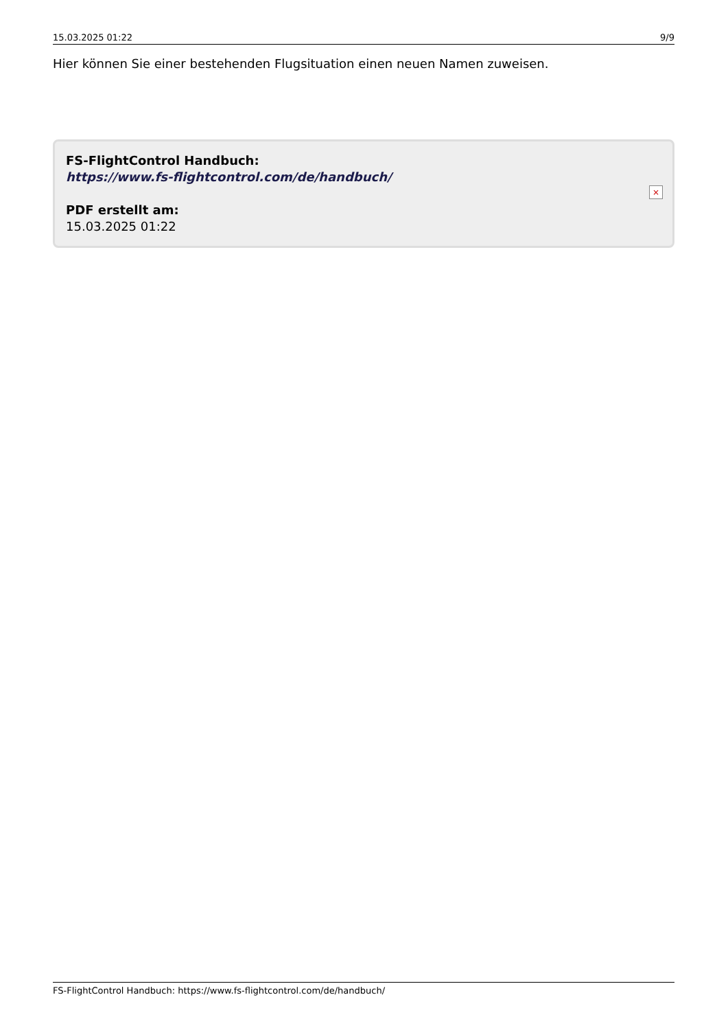15.03.2025 01:22 9/9
Hier können Sie einer bestehenden Flugsituation einen neuen Namen zuweisen.
FS-FlightControl Handbuch:
https://www.fs-flightcontrol.com/de/handbuch/
PDF erstellt am:
15.03.2025 01:22
×
FS-FlightControl Handbuch: https://www.fs-flightcontrol.com/de/handbuch/